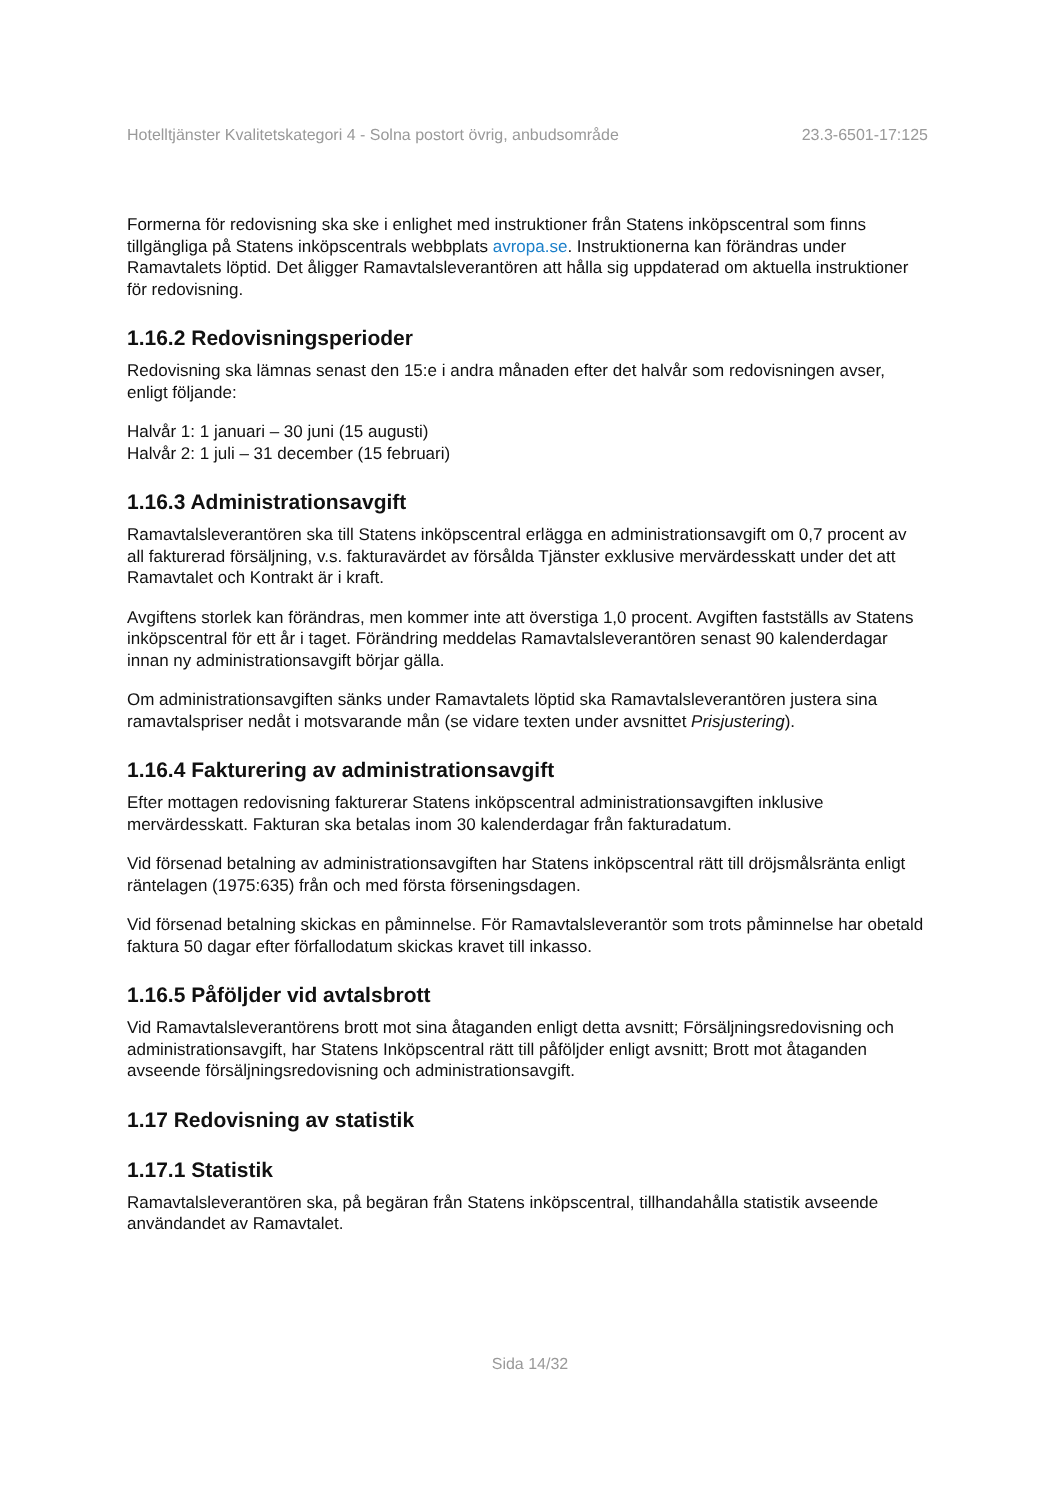Hotelltjänster Kvalitetskategori 4 - Solna postort övrig, anbudsområde 23.3-6501-17:125
Formerna för redovisning ska ske i enlighet med instruktioner från Statens inköpscentral som finns tillgängliga på Statens inköpscentrals webbplats avropa.se. Instruktionerna kan förändras under Ramavtalets löptid. Det åligger Ramavtalsleverantören att hålla sig uppdaterad om aktuella instruktioner för redovisning.
1.16.2 Redovisningsperioder
Redovisning ska lämnas senast den 15:e i andra månaden efter det halvår som redovisningen avser, enligt följande:
Halvår 1: 1 januari – 30 juni (15 augusti)
Halvår 2: 1 juli – 31 december (15 februari)
1.16.3 Administrationsavgift
Ramavtalsleverantören ska till Statens inköpscentral erlägga en administrationsavgift om 0,7 procent av all fakturerad försäljning, v.s. fakturavärdet av försålda Tjänster exklusive mervärdesskatt under det att Ramavtalet och Kontrakt är i kraft.
Avgiftens storlek kan förändras, men kommer inte att överstiga 1,0 procent. Avgiften fastställs av Statens inköpscentral för ett år i taget. Förändring meddelas Ramavtalsleverantören senast 90 kalenderdagar innan ny administrationsavgift börjar gälla.
Om administrationsavgiften sänks under Ramavtalets löptid ska Ramavtalsleverantören justera sina ramavtalspriser nedåt i motsvarande mån (se vidare texten under avsnittet Prisjustering).
1.16.4 Fakturering av administrationsavgift
Efter mottagen redovisning fakturerar Statens inköpscentral administrationsavgiften inklusive mervärdesskatt. Fakturan ska betalas inom 30 kalenderdagar från fakturadatum.
Vid försenad betalning av administrationsavgiften har Statens inköpscentral rätt till dröjsmålsränta enligt räntelagen (1975:635) från och med första förseningsdagen.
Vid försenad betalning skickas en påminnelse. För Ramavtalsleverantör som trots påminnelse har obetald faktura 50 dagar efter förfallodatum skickas kravet till inkasso.
1.16.5 Påföljder vid avtalsbrott
Vid Ramavtalsleverantörens brott mot sina åtaganden enligt detta avsnitt; Försäljningsredovisning och administrationsavgift, har Statens Inköpscentral rätt till påföljder enligt avsnitt; Brott mot åtaganden avseende försäljningsredovisning och administrationsavgift.
1.17 Redovisning av statistik
1.17.1 Statistik
Ramavtalsleverantören ska, på begäran från Statens inköpscentral, tillhandahålla statistik avseende användandet av Ramavtalet.
Sida 14/32